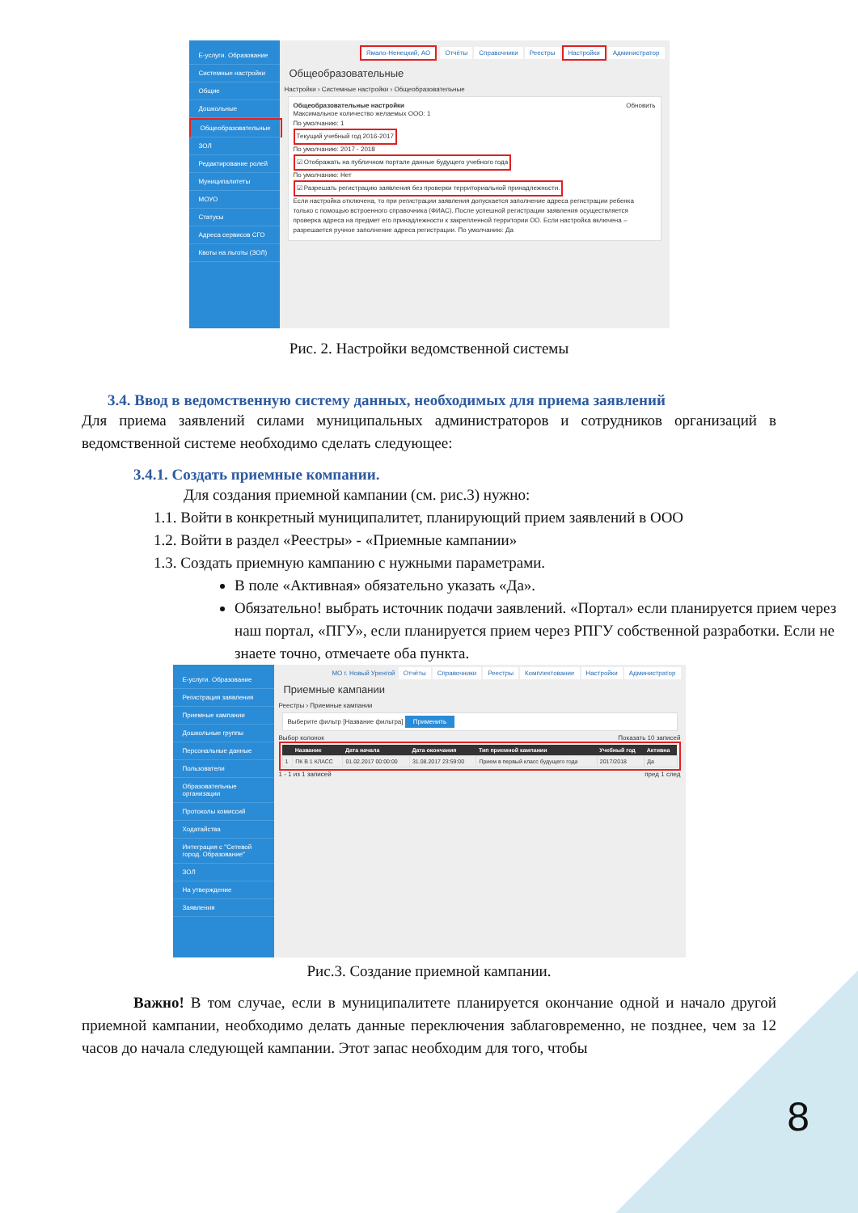Е-услуги. Образование
Системные настройки
Общие
Дошкольные
Общеобразовательные
ЗОЛ
Редактирование ролей
Муниципалитеты
МОУО
Статусы
Адреса сервисов СГО
Квоты на льготы (ЗОЛ)
Ямало-Ненецкий, АО Отчёты Справочники Реестры Настройки Администратор
Общеобразовательные
Настройки › Системные настройки › Общеобразовательные
Общеобразовательные настройки Обновить
Максимальное количество желаемых ООО: 1
По умолчанию: 1
Текущий учебный год 2016-2017
По умолчанию: 2017 - 2018
☑ Отображать на публичном портале данные будущего учебного года
По умолчанию: Нет
☑ Разрешать регистрацию заявления без проверки территориальной принадлежности.
Если настройка отключена, то при регистрации заявления допускается заполнение адреса регистрации ребенка только с помощью встроенного справочника (ФИАС). После успешной регистрации заявления осуществляется проверка адреса на предмет его принадлежности к закрепленной территории ОО. Если настройка включена – разрешается ручное заполнение адреса регистрации. По умолчанию: Да
Рис. 2. Настройки ведомственной системы
3.4. Ввод в ведомственную систему данных, необходимых для приема заявлений
Для приема заявлений силами муниципальных администраторов и сотрудников организаций в ведомственной системе необходимо сделать следующее:
3.4.1. Создать приемные компании.
Для создания приемной кампании (см. рис.3) нужно:
1.1. Войти в конкретный муниципалитет, планирующий прием заявлений в ООО
1.2. Войти в раздел «Реестры» - «Приемные кампании»
1.3. Создать приемную кампанию с нужными параметрами.
В поле «Активная» обязательно указать «Да».
Обязательно! выбрать источник подачи заявлений. «Портал» если планируется прием через наш портал, «ПГУ», если планируется прием через РПГУ собственной разработки. Если не знаете точно, отмечаете оба пункта.
Е-услуги. Образование
Регистрация заявления
Приемные кампании
Дошкольные группы
Персональные данные
Пользователи
Образовательные организации
Протоколы комиссий
Ходатайства
Интеграция с "Сетевой город. Образование"
ЗОЛ
На утверждение
Заявления
МО г. Новый Уренгой Отчёты Справочники Реестры Комплектование Настройки Администратор
Приемные кампании
Реестры › Приемные кампании
Выберите фильтр [Название фильтра] Применить
Выбор колонок Показать 10 записей
| | Название | Дата начала | Дата окончания | Тип приемной кампании | Учебный год | Активна |
| --- | --- | --- | --- | --- | --- | --- |
| 1 | ПК В 1 КЛАСС | 01.02.2017 00:00:00 | 31.08.2017 23:59:00 | Прием в первый класс будущего года | 2017/2018 | Да |
1 - 1 из 1 записей пред 1 след
Рис.3. Создание приемной кампании.
Важно! В том случае, если в муниципалитете планируется окончание одной и начало другой приемной кампании, необходимо делать данные переключения заблаговременно, не позднее, чем за 12 часов до начала следующей кампании. Этот запас необходим для того, чтобы
8